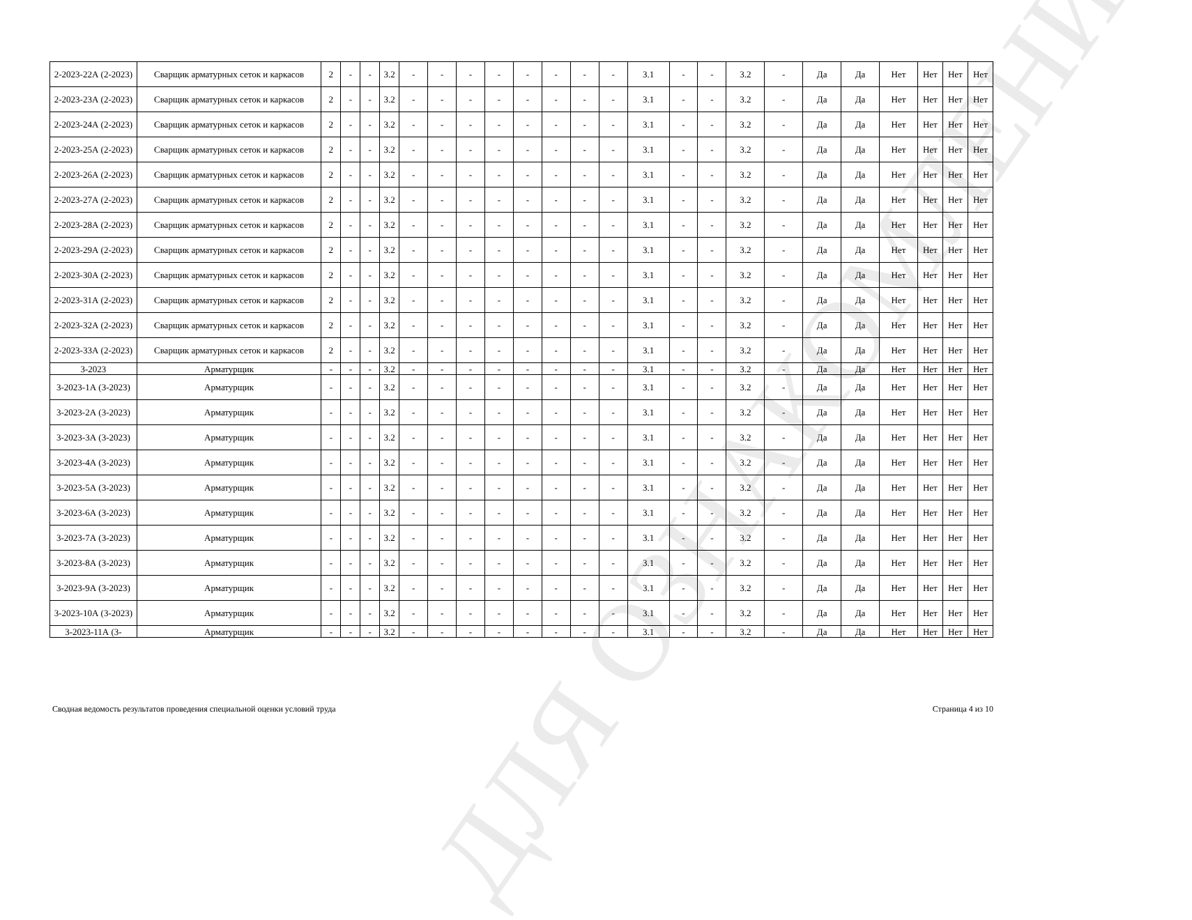ДЛЯ ОЗНАКОМЛЕНИЯ
| 2-2023-22А (2-2023) | Сварщик арматурных сеток и каркасов | 2 | - | - | 3.2 | - | - | - | - | - | - | - | - | 3.1 | - | - | 3.2 | - | Да | Да | Нет | Нет | Нет | Нет |
| 2-2023-23А (2-2023) | Сварщик арматурных сеток и каркасов | 2 | - | - | 3.2 | - | - | - | - | - | - | - | - | 3.1 | - | - | 3.2 | - | Да | Да | Нет | Нет | Нет | Нет |
| 2-2023-24А (2-2023) | Сварщик арматурных сеток и каркасов | 2 | - | - | 3.2 | - | - | - | - | - | - | - | - | 3.1 | - | - | 3.2 | - | Да | Да | Нет | Нет | Нет | Нет |
| 2-2023-25А (2-2023) | Сварщик арматурных сеток и каркасов | 2 | - | - | 3.2 | - | - | - | - | - | - | - | - | 3.1 | - | - | 3.2 | - | Да | Да | Нет | Нет | Нет | Нет |
| 2-2023-26А (2-2023) | Сварщик арматурных сеток и каркасов | 2 | - | - | 3.2 | - | - | - | - | - | - | - | - | 3.1 | - | - | 3.2 | - | Да | Да | Нет | Нет | Нет | Нет |
| 2-2023-27А (2-2023) | Сварщик арматурных сеток и каркасов | 2 | - | - | 3.2 | - | - | - | - | - | - | - | - | 3.1 | - | - | 3.2 | - | Да | Да | Нет | Нет | Нет | Нет |
| 2-2023-28А (2-2023) | Сварщик арматурных сеток и каркасов | 2 | - | - | 3.2 | - | - | - | - | - | - | - | - | 3.1 | - | - | 3.2 | - | Да | Да | Нет | Нет | Нет | Нет |
| 2-2023-29А (2-2023) | Сварщик арматурных сеток и каркасов | 2 | - | - | 3.2 | - | - | - | - | - | - | - | - | 3.1 | - | - | 3.2 | - | Да | Да | Нет | Нет | Нет | Нет |
| 2-2023-30А (2-2023) | Сварщик арматурных сеток и каркасов | 2 | - | - | 3.2 | - | - | - | - | - | - | - | - | 3.1 | - | - | 3.2 | - | Да | Да | Нет | Нет | Нет | Нет |
| 2-2023-31А (2-2023) | Сварщик арматурных сеток и каркасов | 2 | - | - | 3.2 | - | - | - | - | - | - | - | - | 3.1 | - | - | 3.2 | - | Да | Да | Нет | Нет | Нет | Нет |
| 2-2023-32А (2-2023) | Сварщик арматурных сеток и каркасов | 2 | - | - | 3.2 | - | - | - | - | - | - | - | - | 3.1 | - | - | 3.2 | - | Да | Да | Нет | Нет | Нет | Нет |
| 2-2023-33А (2-2023) | Сварщик арматурных сеток и каркасов | 2 | - | - | 3.2 | - | - | - | - | - | - | - | - | 3.1 | - | - | 3.2 | - | Да | Да | Нет | Нет | Нет | Нет |
| 3-2023 | Арматурщик | - | - | - | 3.2 | - | - | - | - | - | - | - | - | 3.1 | - | - | 3.2 | - | Да | Да | Нет | Нет | Нет | Нет |
| 3-2023-1А (3-2023) | Арматурщик | - | - | - | 3.2 | - | - | - | - | - | - | - | - | 3.1 | - | - | 3.2 | - | Да | Да | Нет | Нет | Нет | Нет |
| 3-2023-2А (3-2023) | Арматурщик | - | - | - | 3.2 | - | - | - | - | - | - | - | - | 3.1 | - | - | 3.2 | - | Да | Да | Нет | Нет | Нет | Нет |
| 3-2023-3А (3-2023) | Арматурщик | - | - | - | 3.2 | - | - | - | - | - | - | - | - | 3.1 | - | - | 3.2 | - | Да | Да | Нет | Нет | Нет | Нет |
| 3-2023-4А (3-2023) | Арматурщик | - | - | - | 3.2 | - | - | - | - | - | - | - | - | 3.1 | - | - | 3.2 | - | Да | Да | Нет | Нет | Нет | Нет |
| 3-2023-5А (3-2023) | Арматурщик | - | - | - | 3.2 | - | - | - | - | - | - | - | - | 3.1 | - | - | 3.2 | - | Да | Да | Нет | Нет | Нет | Нет |
| 3-2023-6А (3-2023) | Арматурщик | - | - | - | 3.2 | - | - | - | - | - | - | - | - | 3.1 | - | - | 3.2 | - | Да | Да | Нет | Нет | Нет | Нет |
| 3-2023-7А (3-2023) | Арматурщик | - | - | - | 3.2 | - | - | - | - | - | - | - | - | 3.1 | - | - | 3.2 | - | Да | Да | Нет | Нет | Нет | Нет |
| 3-2023-8А (3-2023) | Арматурщик | - | - | - | 3.2 | - | - | - | - | - | - | - | - | 3.1 | - | - | 3.2 | - | Да | Да | Нет | Нет | Нет | Нет |
| 3-2023-9А (3-2023) | Арматурщик | - | - | - | 3.2 | - | - | - | - | - | - | - | - | 3.1 | - | - | 3.2 | - | Да | Да | Нет | Нет | Нет | Нет |
| 3-2023-10А (3-2023) | Арматурщик | - | - | - | 3.2 | - | - | - | - | - | - | - | - | 3.1 | - | - | 3.2 | - | Да | Да | Нет | Нет | Нет | Нет |
| 3-2023-11А (3- | Арматурщик | - | - | - | 3.2 | - | - | - | - | - | - | - | - | 3.1 | - | - | 3.2 | - | Да | Да | Нет | Нет | Нет | Нет |
Сводная ведомость результатов проведения специальной оценки условий труда Страница 4 из 10